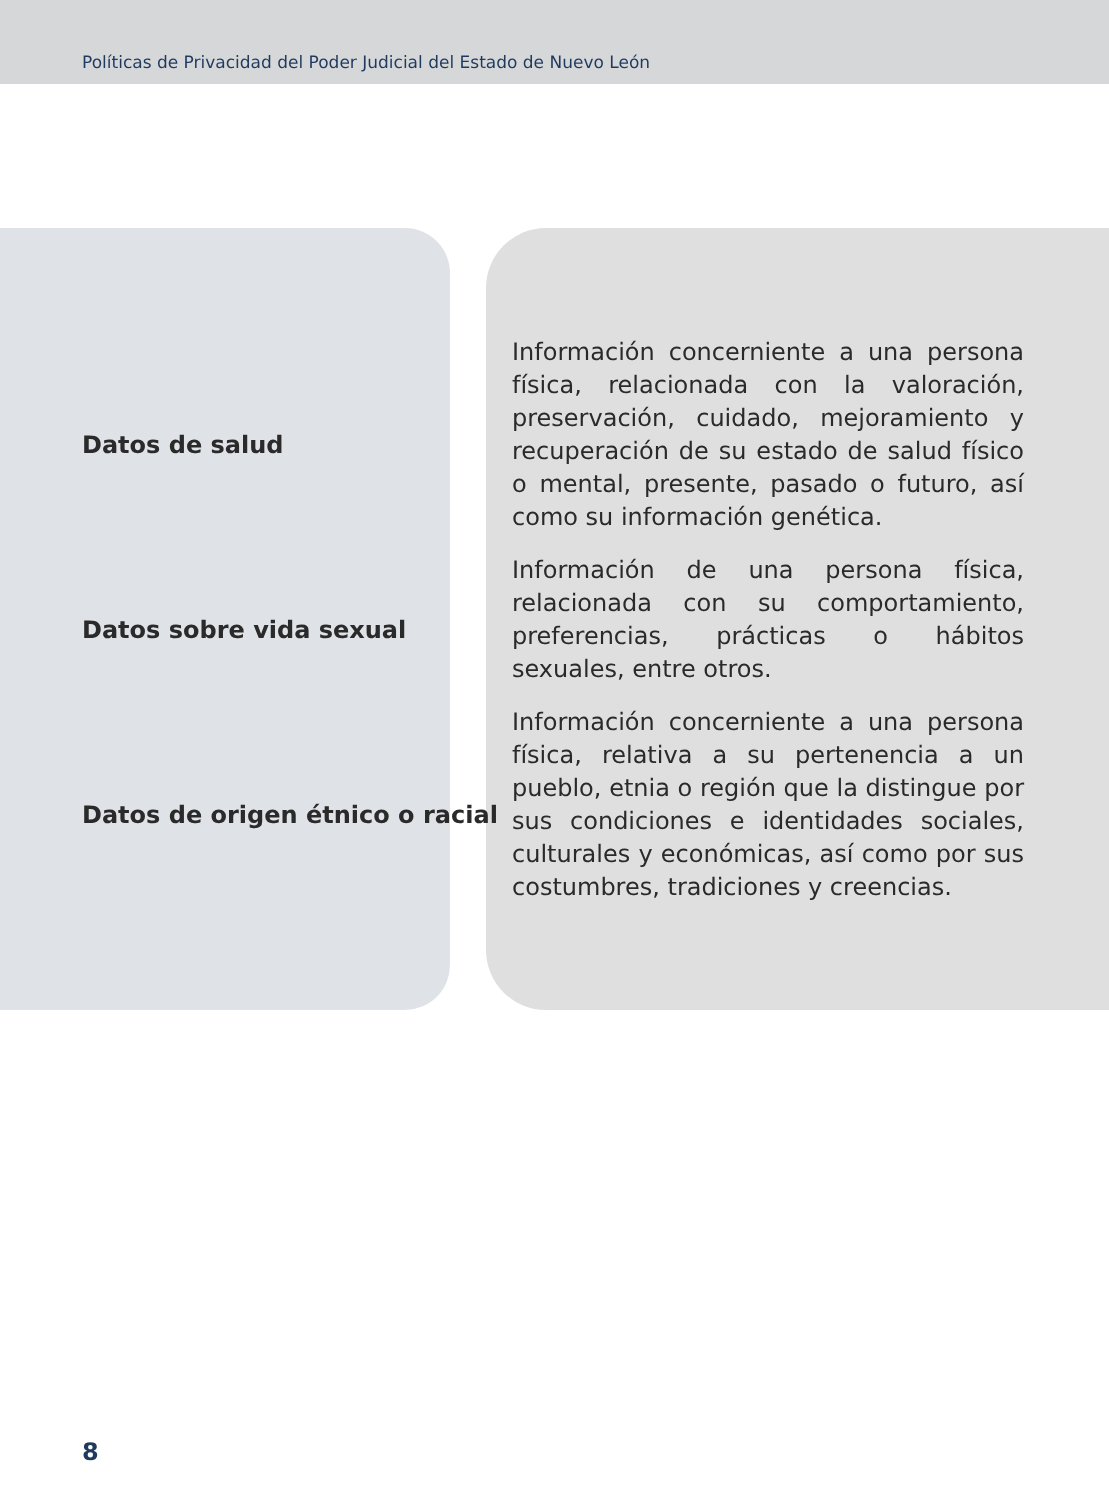Políticas de Privacidad del Poder Judicial del Estado de Nuevo León
| Datos de salud | Información concerniente a una persona física, relacionada con la valoración, preservación, cuidado, mejoramiento y recuperación de su estado de salud físico o mental, presente, pasado o futuro, así como su información genética. |
| Datos sobre vida sexual | Información de una persona física, relacionada con su comportamiento, preferencias, prácticas o hábitos sexuales, entre otros. |
| Datos de origen étnico o racial | Información concerniente a una persona física, relativa a su pertenencia a un pueblo, etnia o región que la distingue por sus condiciones e identidades sociales, culturales y económicas, así como por sus costumbres, tradiciones y creencias. |
8